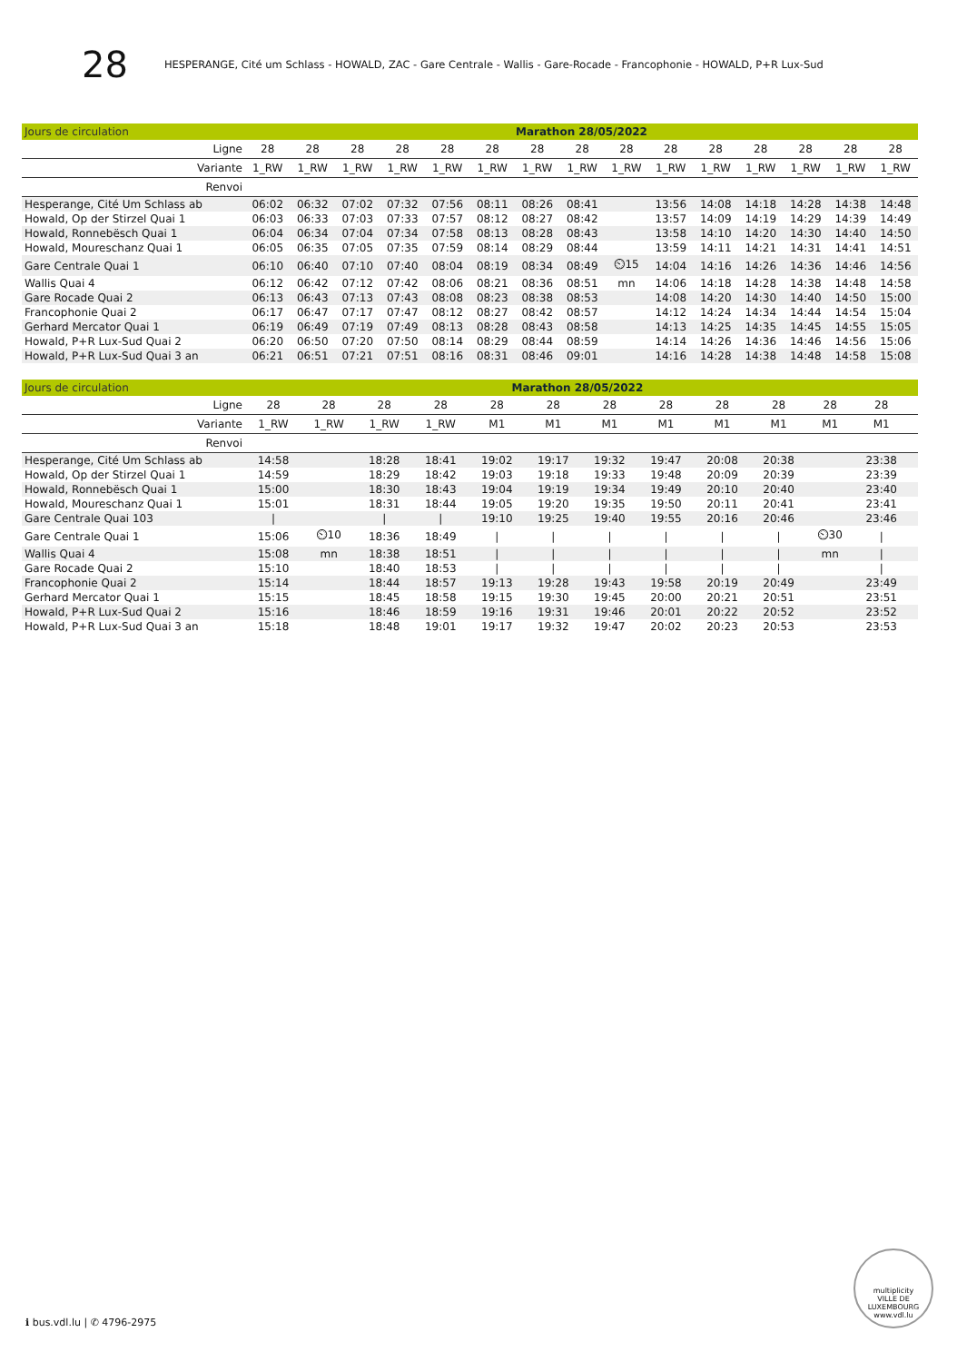28 HESPERANGE, Cité um Schlass - HOWALD, ZAC - Gare Centrale - Wallis - Gare-Rocade - Francophonie - HOWALD, P+R Lux-Sud
| Jours de circulation | Marathon 28/05/2022 | | | | | | | | | | | | | | |
| Ligne | 28 | 28 | 28 | 28 | 28 | 28 | 28 | 28 | 28 | 28 | 28 | 28 | 28 | 28 | 28 |
| Variante | 1_RW | 1_RW | 1_RW | 1_RW | 1_RW | 1_RW | 1_RW | 1_RW | 1_RW | 1_RW | 1_RW | 1_RW | 1_RW | 1_RW | 1_RW |
| Renvoi | | | | | | | | | | | | | | | |
| Hesperange, Cité Um Schlass ab | 06:02 | 06:32 | 07:02 | 07:32 | 07:56 | 08:11 | 08:26 | 08:41 | | 13:56 | 14:08 | 14:18 | 14:28 | 14:38 | 14:48 |
| Howald, Op der Stirzel Quai 1 | 06:03 | 06:33 | 07:03 | 07:33 | 07:57 | 08:12 | 08:27 | 08:42 | | 13:57 | 14:09 | 14:19 | 14:29 | 14:39 | 14:49 |
| Howald, Ronnebësch Quai 1 | 06:04 | 06:34 | 07:04 | 07:34 | 07:58 | 08:13 | 08:28 | 08:43 | | 13:58 | 14:10 | 14:20 | 14:30 | 14:40 | 14:50 |
| Howald, Moureschanz Quai 1 | 06:05 | 06:35 | 07:05 | 07:35 | 07:59 | 08:14 | 08:29 | 08:44 | | 13:59 | 14:11 | 14:21 | 14:31 | 14:41 | 14:51 |
| Gare Centrale Quai 1 | 06:10 | 06:40 | 07:10 | 07:40 | 08:04 | 08:19 | 08:34 | 08:49 | ⏲15 | 14:04 | 14:16 | 14:26 | 14:36 | 14:46 | 14:56 |
| Wallis Quai 4 | 06:12 | 06:42 | 07:12 | 07:42 | 08:06 | 08:21 | 08:36 | 08:51 | mn | 14:06 | 14:18 | 14:28 | 14:38 | 14:48 | 14:58 |
| Gare Rocade Quai 2 | 06:13 | 06:43 | 07:13 | 07:43 | 08:08 | 08:23 | 08:38 | 08:53 | | 14:08 | 14:20 | 14:30 | 14:40 | 14:50 | 15:00 |
| Francophonie Quai 2 | 06:17 | 06:47 | 07:17 | 07:47 | 08:12 | 08:27 | 08:42 | 08:57 | | 14:12 | 14:24 | 14:34 | 14:44 | 14:54 | 15:04 |
| Gerhard Mercator Quai 1 | 06:19 | 06:49 | 07:19 | 07:49 | 08:13 | 08:28 | 08:43 | 08:58 | | 14:13 | 14:25 | 14:35 | 14:45 | 14:55 | 15:05 |
| Howald, P+R Lux-Sud Quai 2 | 06:20 | 06:50 | 07:20 | 07:50 | 08:14 | 08:29 | 08:44 | 08:59 | | 14:14 | 14:26 | 14:36 | 14:46 | 14:56 | 15:06 |
| Howald, P+R Lux-Sud Quai 3 an | 06:21 | 06:51 | 07:21 | 07:51 | 08:16 | 08:31 | 08:46 | 09:01 | | 14:16 | 14:28 | 14:38 | 14:48 | 14:58 | 15:08 |
| Jours de circulation | Marathon 28/05/2022 | | | | | | | | | | | | |
| Ligne | 28 | 28 | 28 | 28 | 28 | 28 | 28 | 28 | 28 | 28 | 28 | 28 | |
| Variante | 1_RW | 1_RW | 1_RW | 1_RW | M1 | M1 | M1 | M1 | M1 | M1 | M1 | M1 | |
| Renvoi | | | | | | | | | | | | | |
| Hesperange, Cité Um Schlass ab | 14:58 | | 18:28 | 18:41 | 19:02 | 19:17 | 19:32 | 19:47 | 20:08 | 20:38 | | 23:38 | |
| Howald, Op der Stirzel Quai 1 | 14:59 | | 18:29 | 18:42 | 19:03 | 19:18 | 19:33 | 19:48 | 20:09 | 20:39 | | 23:39 | |
| Howald, Ronnebësch Quai 1 | 15:00 | | 18:30 | 18:43 | 19:04 | 19:19 | 19:34 | 19:49 | 20:10 | 20:40 | | 23:40 | |
| Howald, Moureschanz Quai 1 | 15:01 | | 18:31 | 18:44 | 19:05 | 19:20 | 19:35 | 19:50 | 20:11 | 20:41 | | 23:41 | |
| Gare Centrale Quai 103 | / | | / | / | 19:10 | 19:25 | 19:40 | 19:55 | 20:16 | 20:46 | | 23:46 | |
| Gare Centrale Quai 1 | 15:06 | ⏲10 | 18:36 | 18:49 | / | / | / | / | / | / | ⏲30 | / | |
| Wallis Quai 4 | 15:08 | mn | 18:38 | 18:51 | / | / | / | / | / | / | mn | / | |
| Gare Rocade Quai 2 | 15:10 | | 18:40 | 18:53 | / | / | / | / | / | / | | / | |
| Francophonie Quai 2 | 15:14 | | 18:44 | 18:57 | 19:13 | 19:28 | 19:43 | 19:58 | 20:19 | 20:49 | | 23:49 | |
| Gerhard Mercator Quai 1 | 15:15 | | 18:45 | 18:58 | 19:15 | 19:30 | 19:45 | 20:00 | 20:21 | 20:51 | | 23:51 | |
| Howald, P+R Lux-Sud Quai 2 | 15:16 | | 18:46 | 18:59 | 19:16 | 19:31 | 19:46 | 20:01 | 20:22 | 20:52 | | 23:52 | |
| Howald, P+R Lux-Sud Quai 3 an | 15:18 | | 18:48 | 19:01 | 19:17 | 19:32 | 19:47 | 20:02 | 20:23 | 20:53 | | 23:53 | |
ℹ bus.vdl.lu | ✆ 4796-2975
multiplicity
VILLE DE LUXEMBOURG
www.vdl.lu